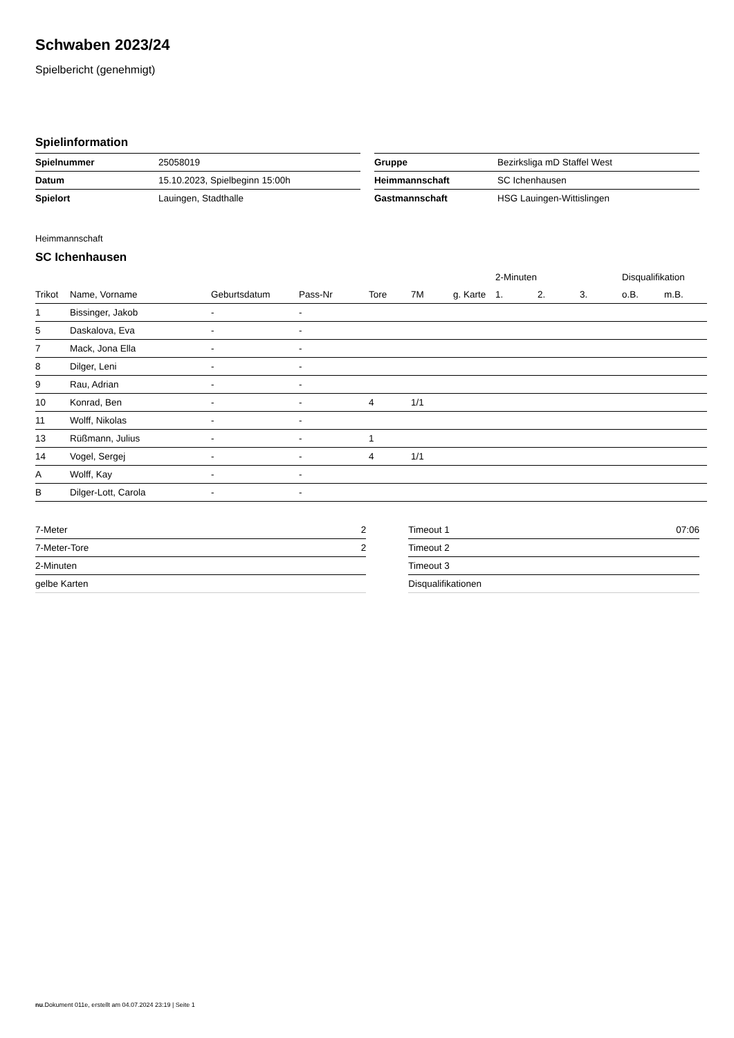Schwaben 2023/24
Spielbericht (genehmigt)
Spielinformation
| Spielnummer | 25058019 |
| Datum | 15.10.2023, Spielbeginn 15:00h |
| Spielort | Lauingen, Stadthalle |
| Gruppe | Bezirksliga mD Staffel West |
| Heimmannschaft | SC Ichenhausen |
| Gastmannschaft | HSG Lauingen-Wittislingen |
Heimmannschaft
SC Ichenhausen
| | | | | | | | 2-Minuten | | | Disqualifikation | |
| --- | --- | --- | --- | --- | --- | --- | --- | --- | --- | --- | --- |
| Trikot | Name, Vorname | Geburtsdatum | Pass-Nr | Tore | 7M | g. Karte | 1. | 2. | 3. | o.B. | m.B. |
| 1 | Bissinger, Jakob | - | - | | | | | | | | |
| 5 | Daskalova, Eva | - | - | | | | | | | | |
| 7 | Mack, Jona Ella | - | - | | | | | | | | |
| 8 | Dilger, Leni | - | - | | | | | | | | |
| 9 | Rau, Adrian | - | - | | | | | | | | |
| 10 | Konrad, Ben | - | - | 4 | 1/1 | | | | | | |
| 11 | Wolff, Nikolas | - | - | | | | | | | | |
| 13 | Rüßmann, Julius | - | - | 1 | | | | | | | |
| 14 | Vogel, Sergej | - | - | 4 | 1/1 | | | | | | |
| A | Wolff, Kay | - | - | | | | | | | | |
| B | Dilger-Lott, Carola | - | - | | | | | | | | |
| 7-Meter | 2 |
| 7-Meter-Tore | 2 |
| 2-Minuten | |
| gelbe Karten | |
| Timeout 1 | 07:06 |
| Timeout 2 | |
| Timeout 3 | |
| Disqualifikationen | |
nu.Dokument 011e, erstellt am 04.07.2024 23:19 | Seite 1